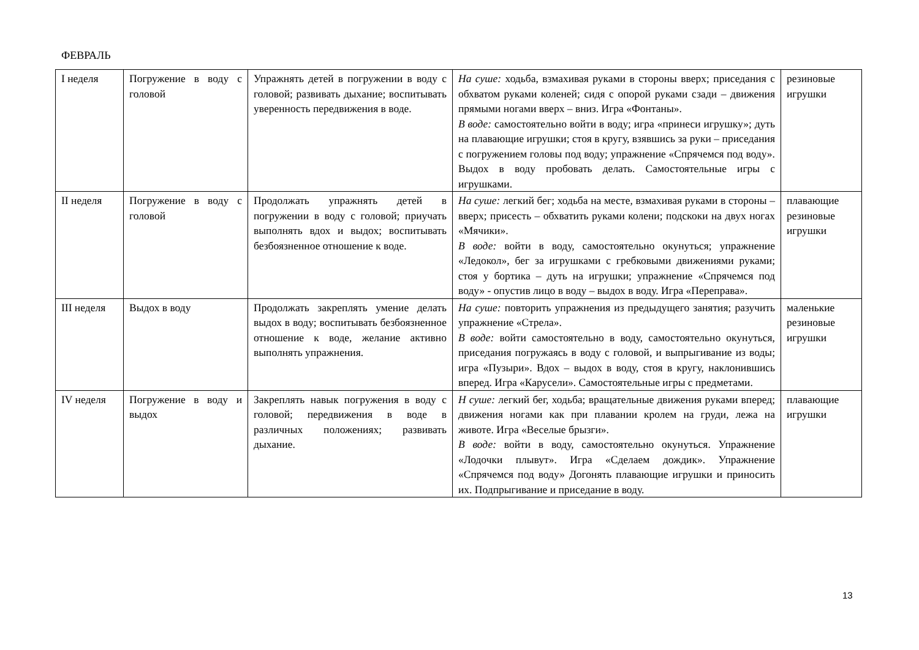ФЕВРАЛЬ
| I неделя | Погружение в воду с головой | Упражнять детей в погружении в воду с головой; развивать дыхание; воспитывать уверенность передвижения в воде. | На суше: ходьба, взмахивая руками в стороны вверх; приседания с обхватом руками коленей; сидя с опорой руками сзади – движения прямыми ногами вверх – вниз. Игра «Фонтаны». В воде: самостоятельно войти в воду; игра «принеси игрушку»; дуть на плавающие игрушки; стоя в кругу, взявшись за руки – приседания с погружением головы под воду; упражнение «Спрячемся под воду». Выдох в воду пробовать делать. Самостоятельные игры с игрушками. | резиновые игрушки |
| II неделя | Погружение в воду с головой | Продолжать упражнять детей в погружении в воду с головой; приучать выполнять вдох и выдох; воспитывать безбоязненное отношение к воде. | На суше: легкий бег; ходьба на месте, взмахивая руками в стороны – вверх; присесть – обхватить руками колени; подскоки на двух ногах «Мячики». В воде: войти в воду, самостоятельно окунуться; упражнение «Ледокол», бег за игрушками с гребковыми движениями руками; стоя у бортика – дуть на игрушки; упражнение «Спрячемся под воду» - опустив лицо в воду – выдох в воду. Игра «Переправа». | плавающие резиновые игрушки |
| III неделя | Выдох в воду | Продолжать закреплять умение делать выдох в воду; воспитывать безбоязненное отношение к воде, желание активно выполнять упражнения. | На суше: повторить упражнения из предыдущего занятия; разучить упражнение «Стрела». В воде: войти самостоятельно в воду, самостоятельно окунуться, приседания погружаясь в воду с головой, и выпрыгивание из воды; игра «Пузыри». Вдох – выдох в воду, стоя в кругу, наклонившись вперед. Игра «Карусели». Самостоятельные игры с предметами. | маленькие резиновые игрушки |
| IV неделя | Погружение в воду и выдох | Закреплять навык погружения в воду с головой; передвижения в воде в различных положениях; развивать дыхание. | Н суше: легкий бег, ходьба; вращательные движения руками вперед; движения ногами как при плавании кролем на груди, лежа на животе. Игра «Веселые брызги». В воде: войти в воду, самостоятельно окунуться. Упражнение «Лодочки плывут». Игра «Сделаем дождик». Упражнение «Спрячемся под воду» Догонять плавающие игрушки и приносить их. Подпрыгивание и приседание в воду. | плавающие игрушки |
13